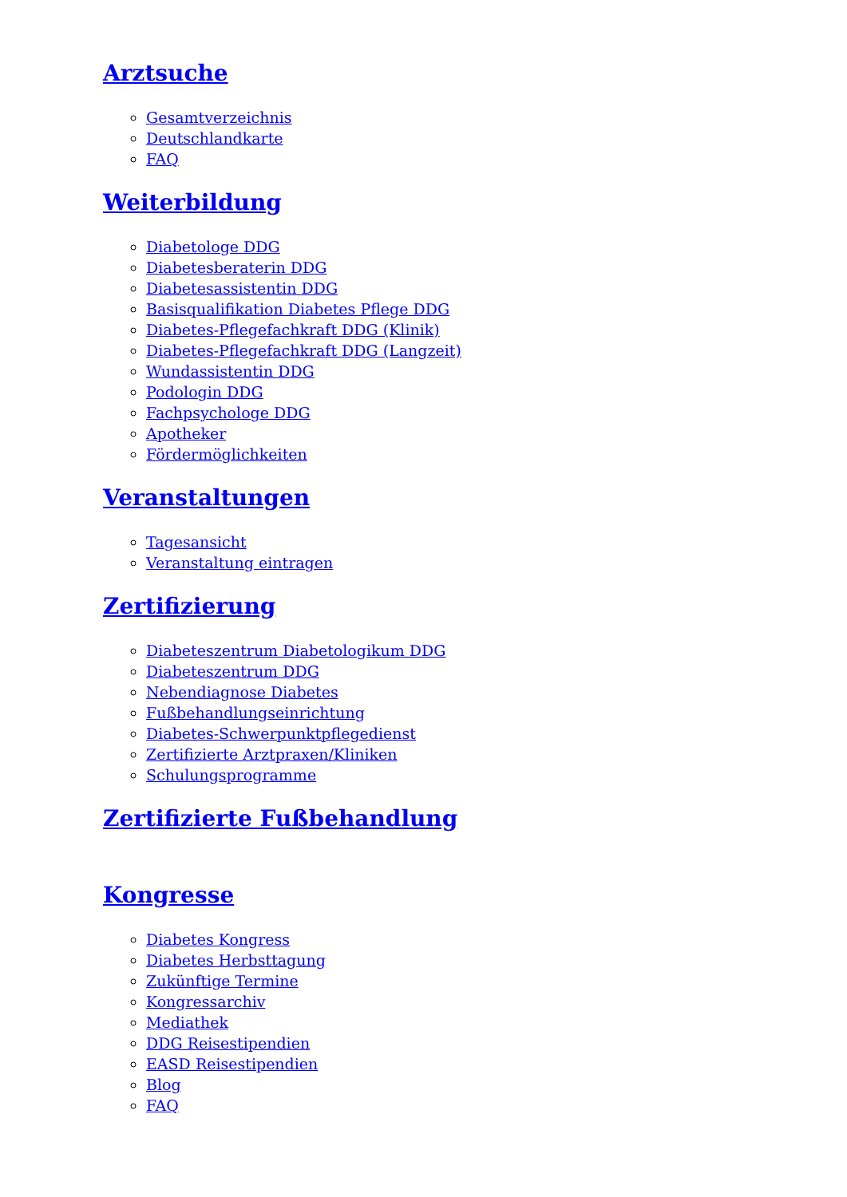Arztsuche
Gesamtverzeichnis
Deutschlandkarte
FAQ
Weiterbildung
Diabetologe DDG
Diabetesberaterin DDG
Diabetesassistentin DDG
Basisqualifikation Diabetes Pflege DDG
Diabetes-Pflegefachkraft DDG (Klinik)
Diabetes-Pflegefachkraft DDG (Langzeit)
Wundassistentin DDG
Podologin DDG
Fachpsychologe DDG
Apotheker
Fördermöglichkeiten
Veranstaltungen
Tagesansicht
Veranstaltung eintragen
Zertifizierung
Diabeteszentrum Diabetologikum DDG
Diabeteszentrum DDG
Nebendiagnose Diabetes
Fußbehandlungseinrichtung
Diabetes-Schwerpunktpflegedienst
Zertifizierte Arztpraxen/Kliniken
Schulungsprogramme
Zertifizierte Fußbehandlung
Kongresse
Diabetes Kongress
Diabetes Herbsttagung
Zukünftige Termine
Kongressarchiv
Mediathek
DDG Reisestipendien
EASD Reisestipendien
Blog
FAQ